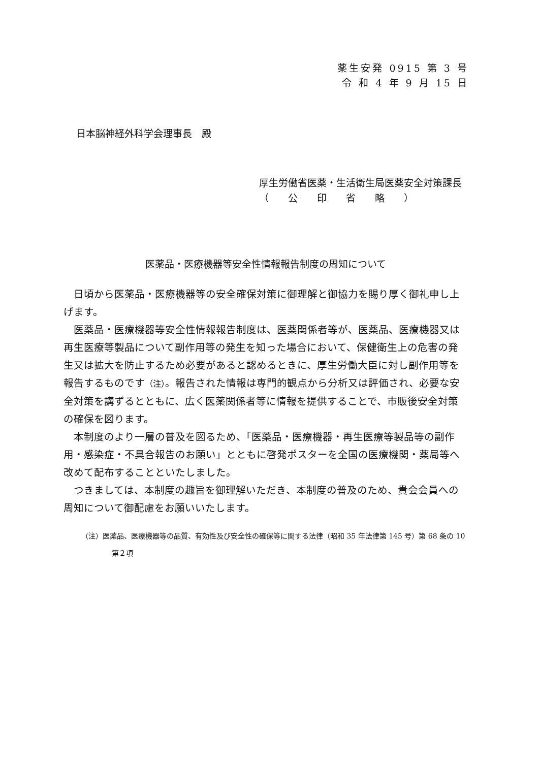薬生安発 0915 第 3 号
令 和 4 年 9 月 15 日
日本脳神経外科学会理事長　殿
厚生労働省医薬・生活衛生局医薬安全対策課長
（　　公　　印　　省　　略　　）
医薬品・医療機器等安全性情報報告制度の周知について
日頃から医薬品・医療機器等の安全確保対策に御理解と御協力を賜り厚く御礼申し上げます。
医薬品・医療機器等安全性情報報告制度は、医薬関係者等が、医薬品、医療機器又は再生医療等製品について副作用等の発生を知った場合において、保健衛生上の危害の発生又は拡大を防止するため必要があると認めるときに、厚生労働大臣に対し副作用等を報告するものです（注）。報告された情報は専門的観点から分析又は評価され、必要な安全対策を講ずるとともに、広く医薬関係者等に情報を提供することで、市販後安全対策の確保を図ります。
本制度のより一層の普及を図るため、「医薬品・医療機器・再生医療等製品等の副作用・感染症・不具合報告のお願い」とともに啓発ポスターを全国の医療機関・薬局等へ改めて配布することといたしました。
つきましては、本制度の趣旨を御理解いただき、本制度の普及のため、貴会会員への周知について御配慮をお願いいたします。
（注）医薬品、医療機器等の品質、有効性及び安全性の確保等に関する法律（昭和 35 年法律第 145 号）第 68 条の 10 第２項